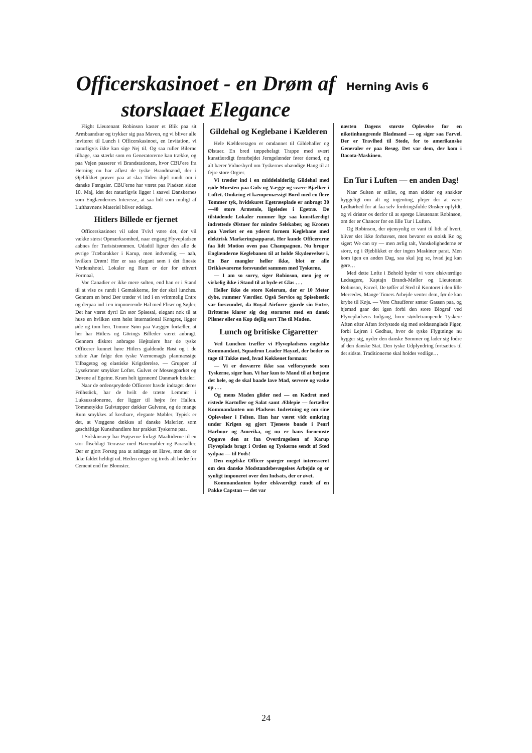Officerskasinoet - en Drøm af storslaaet Elegance
Herning Avis 6
Flight Lieutenant Robinson kaster et Blik paa sit Armbaandsur og trykker sig paa Maven, og vi bliver alle inviteret til Lunch i Officerskasinoet, en Invitation, vi naturligvis ikke kan sige Nej til. Og saa ruller Bilerne tilbage, saa stærkt som en Generatorerne kan trække, og paa Vejen passerer vi Brandstationen, hvor CBU'ere fra Herning nu har afløst de tyske Brandmænd, der i Øjeblikket prøver paa at slaa Tiden ihjel rundt om i danske Fængsler. CBU'erne har været paa Pladsen siden 10. Maj, idet det naturligvis ligger i saavel Danskernes som Englændernes Interesse, at saa lidt som muligt af Lufthavnens Materiel bliver ødelagt.
Hitlers Billede er fjernet
Officerskasinoet vil uden Tvivl være det, der vil vække størst Opmærksomhed, naar engang Flyvepladsen aabnes for Turiststrømmen. Udadtil ligner den alle de øvrige Træbarakker i Karup, men indvendig — aah, hvilken Drøm! Her er saa elegant som i det fineste Verdenshotel. Lokaler og Rum er der for ethvert Formaal.
Vor Canadier er ikke mere sulten, end han er i Stand til at vise os rundt i Gemakkerne, før der skal lunches. Gennem en bred Dør træder vi ind i en vrimmelig Entre og derpaa ind i en imponerende Hal med Fliser og Søjler. Det har været dyrt! En stor Spisesal, elegant nok til at huse en hvilken som helst international Kongres, ligger øde og tom hen. Tomme Søm paa Væggen fortæller, at her har Hitlers og Görings Billeder været anbragt. Gennem diskret anbragte Højttalere har de tyske Officerer kunnet høre Hitlers gjaldende Røst og i de sidste Aar følge den tyske Værnemagts planmæssige Tilbagetog og elastiske Krigsførelse. — Grupper af Lysekroner smykker Loftet. Gulvet er Moseegparket og Dørene af Egetræ. Kram helt igennem! Danmark betaler!
Naar de ordensprydede Officerer havde indtaget deres Frühstück, har de hvilt de trætte Lemmer i Luksussalonerne, der ligger til højre for Hallen. Tommetykke Gulvtæpper dækker Gulvene, og de mange Rum smykkes af kostbare, elegante Møbler. Typisk er det, at Væggene dækkes af danske Malerier, som geschäftige Kunsthandlere har prakket Tyskerne paa.
I Solskinsvejr har Prøjserne forlagt Maaltiderne til en stor fliseblagt Terrasse med Havemøbler og Parasoller. Der er gjort Forsøg paa at anlægge en Have, men det er ikke faldet heldigt ud. Heden egner sig trods alt bedre for Cement end for Blomster.
Gildehal og Keglebane i Kælderen
Hele Kælderetagen er omdannet til Gildehaller og Ølstuer. En bred tæppebelagt Trappe med svært kunstfærdigt forarbejdet Jerngelænder fører derned, og alt bærer Vidnesbyrd om Tyskernes ubændige Hang til at fejre store Orgier.
Vi træder ind i en middelalderlig Gildehal med røde Mursten paa Gulv og Vægge og svære Bjælker i Loftet. Omkring et kæmpemæssigt Bord med en flere Tommer tyk, hvidskuret Egetræsplade er anbragt 30—40 store Armstole, ligeledes i Egetræ. De tilstødende Lokaler rummer lige saa kunstfærdigt indrettede Ølstuer for mindre Selskaber, og Kronen paa Værket er en yderst fornem Keglebane med elektrisk Markeringsapparat. Her kunde Officererne faa lidt Motion oven paa Champagnen. Nu bruger Englænderne Keglebanen til at holde Skydeøvelser i. En Bar mangler heller ikke, blot er alle Drikkevarerne forsvundet sammen med Tyskerne.
— I am so sorry, siger Robinson, men jeg er virkelig ikke i Stand til at byde et Glas . . .
Heller ikke de store Kølerum, der er 10 Meter dybe, rummer Værdier. Også Service og Spisebestik var forsvundet, da Royal Airforce gjorde sin Entre. Britterne klarer sig dog storartet med en dansk Pilsner eller en Kop dejlig sort The til Maden.
Lunch og britiske Cigaretter
Ved Lunchen træffer vi Flyvepladsens engelske Kommandant, Squadron Leader Hayzel, der beder os tage til Takke med, hvad Køkkenet formaar.
— Vi er desværre ikke saa velforsynede som Tyskerne, siger han. Vi har kun to Mand til at betjene det hele, og de skal baade lave Mad, servere og vaske op . . .
Og mens Maden glider ned — en Kødret med ristede Kartofler og Salat samt Æblepie — fortæller Kommandanten om Pladsens Indretning og om sine Oplevelser i Felten. Han har været vidt omkring under Krigen og gjort Tjeneste baade i Pearl Harbour og Amerika, og nu er hans fornemste Opgave den at faa Overdragelsen af Karup Flyveplads bragt i Orden og Tyskerne sendt af Sted sydpaa — til Fods!
Den engelske Officer spørger meget interesseret om den danske Modstandsbevægelses Arbejde og er synligt imponeret over den Indsats, der er øvet.
Kommandanten byder elskværdigt rundt af en Pakke Capstan — det var
næsten Dagens største Oplevelse for en nikotinhungrende Bladmand — og siger saa Farvel. Der er Travlhed til Stede, for to amerikanske Generaler er paa Besøg. Det var dem, der kom i Dacota-Maskinen.
En Tur i Luften — en anden Dag!
Naar Sulten er stillet, og man sidder og snakker hyggeligt om alt og ingenting, plejer der at være Lydhørhed for at faa selv fordringsfulde Ønsker opfyldt, og vi drister os derfor til at spørge Lieutenant Robinson, om der er Chancer for en lille Tur i Luften.
Og Robinson, der øjensynlig er vant til lidt af hvert, bliver slet ikke forbavset, men bevarer en stoisk Ro og siger: We can try — men ærlig talt, Vanskelighederne er store, og i Øjeblikket er der ingen Maskiner parat. Men kom igen en anden Dag, saa skal jeg se, hvad jeg kan gøre…
Med dette Løfte i Behold byder vi vore elskværdige Ledsagere, Kaptajn Brandt-Møller og Lieutenant Robinson, Farvel. De tøffer af Sted til Kontoret i den lille Mercedes. Mange Timers Arbejde venter dem, før de kan krybe til Køjs. — Vore Chauffører sætter Gassen paa, og hjemad gaar det igen forbi den store Biograf ved Flyvepladsens Indgang, hvor støvletrampende Tyskere Aften efter Aften forlystede sig med soldatenglade Piger, forbi Lejren i Gedhus, hvor de tyske Flygtninge nu hygger sig, nyder den danske Sommer og lader sig fodre af den danske Stat. Den tyske Udplyndring fortsættes til det sidste. Traditionerne skal holdes vedlige…
24